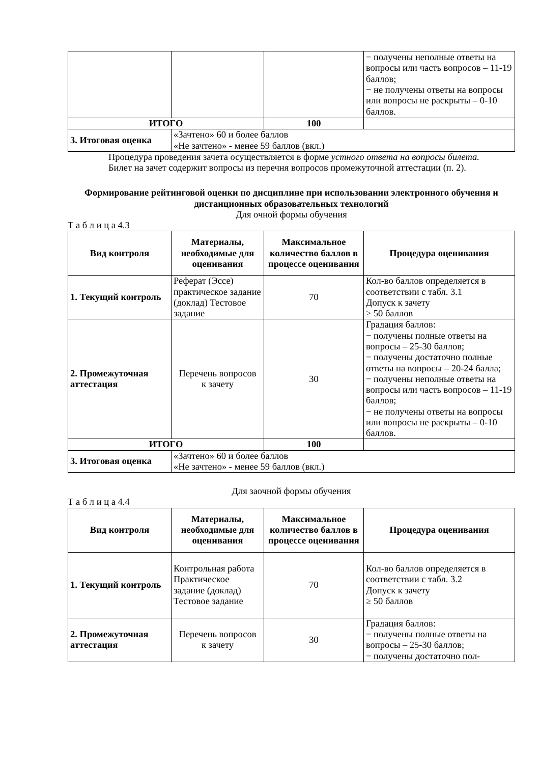| | | | − получены неполные ответы на вопросы или часть вопросов – 11-19 баллов; − не получены ответы на вопросы или вопросы не раскрыты – 0-10 баллов. |
| ИТОГО | | 100 | |
| 3. Итоговая оценка | «Зачтено» 60 и более баллов «Не зачтено» - менее 59 баллов (вкл.) | | |
Процедура проведения зачета осуществляется в форме устного ответа на вопросы билета.
Билет на зачет содержит вопросы из перечня вопросов промежуточной аттестации (п. 2).
Формирование рейтинговой оценки по дисциплине при использовании электронного обучения и дистанционных образовательных технологий
Для очной формы обучения
Т а б л и ц а 4.3
| Вид контроля | Материалы, необходимые для оценивания | Максимальное количество баллов в процессе оценивания | Процедура оценивания |
| --- | --- | --- | --- |
| 1. Текущий контроль | Реферат (Эссе) практическое задание (доклад) Тестовое задание | 70 | Кол-во баллов определяется в соответствии с табл. 3.1 Допуск к зачету ≥ 50 баллов |
| 2. Промежуточная аттестация | Перечень вопросов к зачету | 30 | Градация баллов: − получены полные ответы на вопросы – 25-30 баллов; − получены достаточно полные ответы на вопросы – 20-24 балла; − получены неполные ответы на вопросы или часть вопросов – 11-19 баллов; − не получены ответы на вопросы или вопросы не раскрыты – 0-10 баллов. |
| ИТОГО | | 100 | |
| 3. Итоговая оценка | «Зачтено» 60 и более баллов «Не зачтено» - менее 59 баллов (вкл.) | | |
Для заочной формы обучения
Т а б л и ц а 4.4
| Вид контроля | Материалы, необходимые для оценивания | Максимальное количество баллов в процессе оценивания | Процедура оценивания |
| --- | --- | --- | --- |
| 1. Текущий контроль | Контрольная работа Практическое задание (доклад) Тестовое задание | 70 | Кол-во баллов определяется в соответствии с табл. 3.2 Допуск к зачету ≥ 50 баллов |
| 2. Промежуточная аттестация | Перечень вопросов к зачету | 30 | Градация баллов: − получены полные ответы на вопросы – 25-30 баллов; − получены достаточно пол- |